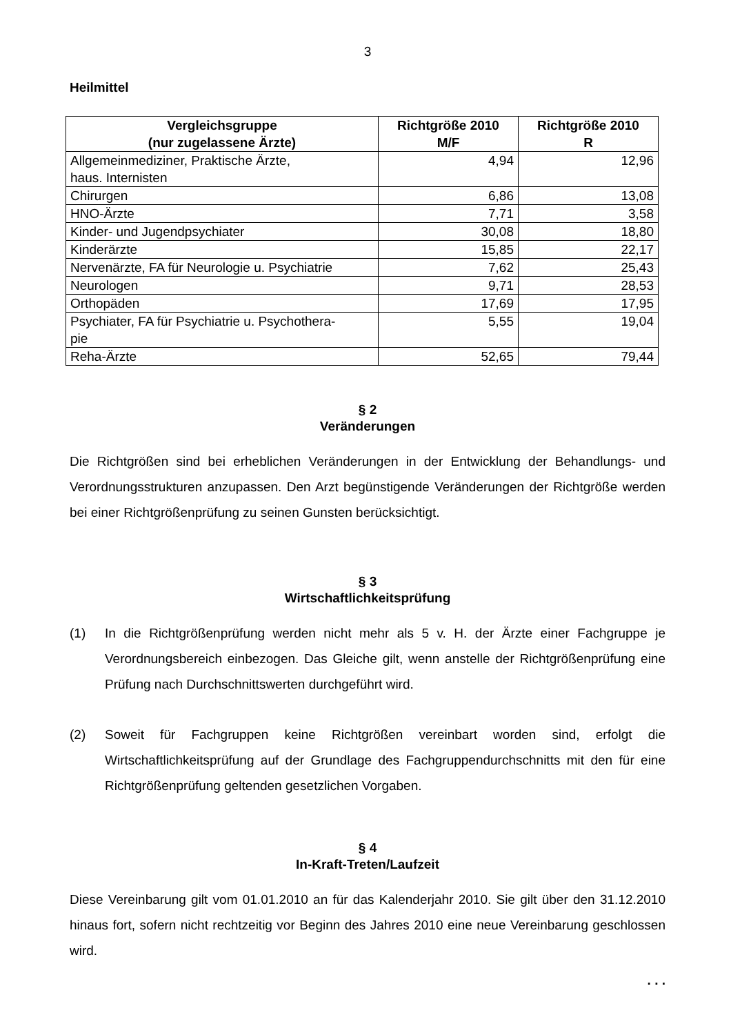3
Heilmittel
| Vergleichsgruppe (nur zugelassene Ärzte) | Richtgröße 2010 M/F | Richtgröße 2010 R |
| --- | --- | --- |
| Allgemeinmediziner, Praktische Ärzte, haus. Internisten | 4,94 | 12,96 |
| Chirurgen | 6,86 | 13,08 |
| HNO-Ärzte | 7,71 | 3,58 |
| Kinder- und Jugendpsychiater | 30,08 | 18,80 |
| Kinderärzte | 15,85 | 22,17 |
| Nervenärzte, FA für Neurologie u. Psychiatrie | 7,62 | 25,43 |
| Neurologen | 9,71 | 28,53 |
| Orthopäden | 17,69 | 17,95 |
| Psychiater, FA für Psychiatrie u. Psychothera- pie | 5,55 | 19,04 |
| Reha-Ärzte | 52,65 | 79,44 |
§ 2
Veränderungen
Die Richtgrößen sind bei erheblichen Veränderungen in der Entwicklung der Behandlungs- und Verordnungsstrukturen anzupassen. Den Arzt begünstigende Veränderungen der Richtgröße werden bei einer Richtgrößenprüfung zu seinen Gunsten berücksichtigt.
§ 3
Wirtschaftlichkeitsprüfung
(1) In die Richtgrößenprüfung werden nicht mehr als 5 v. H. der Ärzte einer Fachgruppe je Verordnungsbereich einbezogen. Das Gleiche gilt, wenn anstelle der Richtgrößenprüfung eine Prüfung nach Durchschnittswerten durchgeführt wird.
(2) Soweit für Fachgruppen keine Richtgrößen vereinbart worden sind, erfolgt die Wirtschaftlichkeitsprüfung auf der Grundlage des Fachgruppendurchschnitts mit den für eine Richtgrößenprüfung geltenden gesetzlichen Vorgaben.
§ 4
In-Kraft-Treten/Laufzeit
Diese Vereinbarung gilt vom 01.01.2010 an für das Kalenderjahr 2010. Sie gilt über den 31.12.2010 hinaus fort, sofern nicht rechtzeitig vor Beginn des Jahres 2010 eine neue Vereinbarung geschlossen wird.
. . .